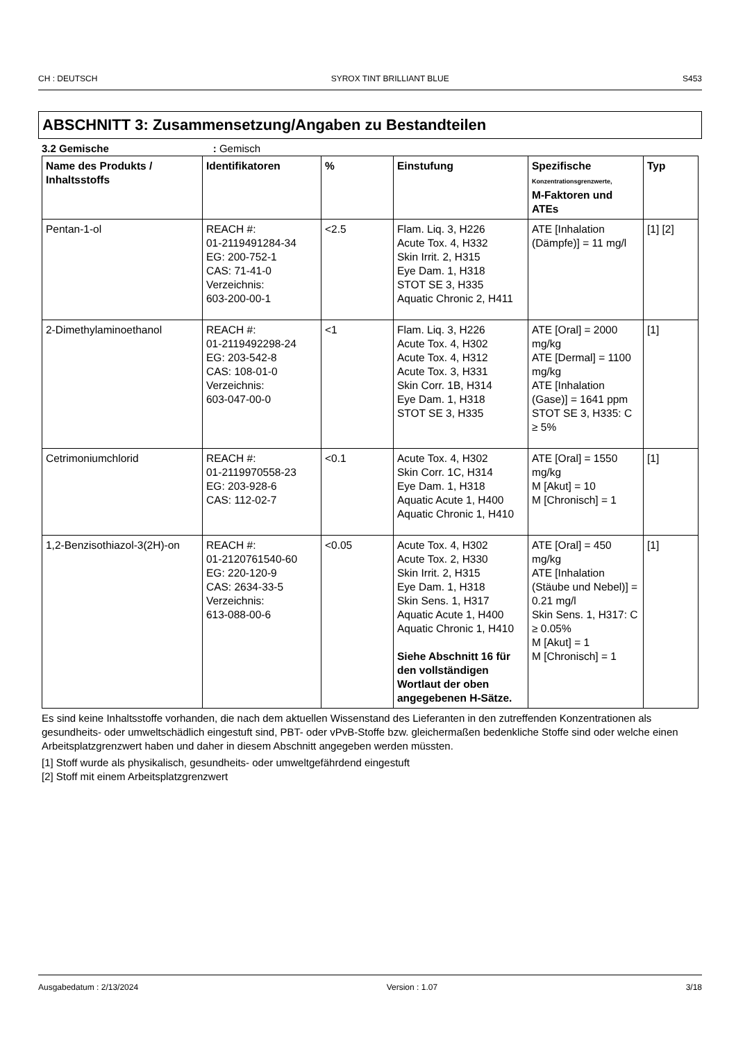CH : DEUTSCH SYROX TINT BRILLIANT BLUE S453
ABSCHNITT 3: Zusammensetzung/Angaben zu Bestandteilen
3.2 Gemische : Gemisch
| Name des Produkts / Inhaltsstoffs | Identifikatoren | % | Einstufung | Spezifische Konzentrationsgrenzwerte, M-Faktoren und ATEs | Typ |
| --- | --- | --- | --- | --- | --- |
| Pentan-1-ol | REACH #: 01-2119491284-34 EG: 200-752-1 CAS: 71-41-0 Verzeichnis: 603-200-00-1 | <2.5 | Flam. Liq. 3, H226 Acute Tox. 4, H332 Skin Irrit. 2, H315 Eye Dam. 1, H318 STOT SE 3, H335 Aquatic Chronic 2, H411 | ATE [Inhalation (Dämpfe)] = 11 mg/l | [1] [2] |
| 2-Dimethylaminoethanol | REACH #: 01-2119492298-24 EG: 203-542-8 CAS: 108-01-0 Verzeichnis: 603-047-00-0 | <1 | Flam. Liq. 3, H226 Acute Tox. 4, H302 Acute Tox. 4, H312 Acute Tox. 3, H331 Skin Corr. 1B, H314 Eye Dam. 1, H318 STOT SE 3, H335 | ATE [Oral] = 2000 mg/kg ATE [Dermal] = 1100 mg/kg ATE [Inhalation (Gase)] = 1641 ppm STOT SE 3, H335: C ≥ 5% | [1] |
| Cetrimoniumchlorid | REACH #: 01-2119970558-23 EG: 203-928-6 CAS: 112-02-7 | <0.1 | Acute Tox. 4, H302 Skin Corr. 1C, H314 Eye Dam. 1, H318 Aquatic Acute 1, H400 Aquatic Chronic 1, H410 | ATE [Oral] = 1550 mg/kg M [Akut] = 10 M [Chronisch] = 1 | [1] |
| 1,2-Benzisothiazol-3(2H)-on | REACH #: 01-2120761540-60 EG: 220-120-9 CAS: 2634-33-5 Verzeichnis: 613-088-00-6 | <0.05 | Acute Tox. 4, H302 Acute Tox. 2, H330 Skin Irrit. 2, H315 Eye Dam. 1, H318 Skin Sens. 1, H317 Aquatic Acute 1, H400 Aquatic Chronic 1, H410 Siehe Abschnitt 16 für den vollständigen Wortlaut der oben angegebenen H-Sätze. | ATE [Oral] = 450 mg/kg ATE [Inhalation (Stäube und Nebel)] = 0.21 mg/l Skin Sens. 1, H317: C ≥ 0.05% M [Akut] = 1 M [Chronisch] = 1 | [1] |
Es sind keine Inhaltsstoffe vorhanden, die nach dem aktuellen Wissenstand des Lieferanten in den zutreffenden Konzentrationen als gesundheits- oder umweltschädlich eingestuft sind, PBT- oder vPvB-Stoffe bzw. gleichermaßen bedenkliche Stoffe sind oder welche einen Arbeitsplatzgrenzwert haben und daher in diesem Abschnitt angegeben werden müssten.
[1] Stoff wurde als physikalisch, gesundheits- oder umweltgefährdend eingestuft
[2] Stoff mit einem Arbeitsplatzgrenzwert
Ausgabedatum : 2/13/2024 Version : 1.07 3/18